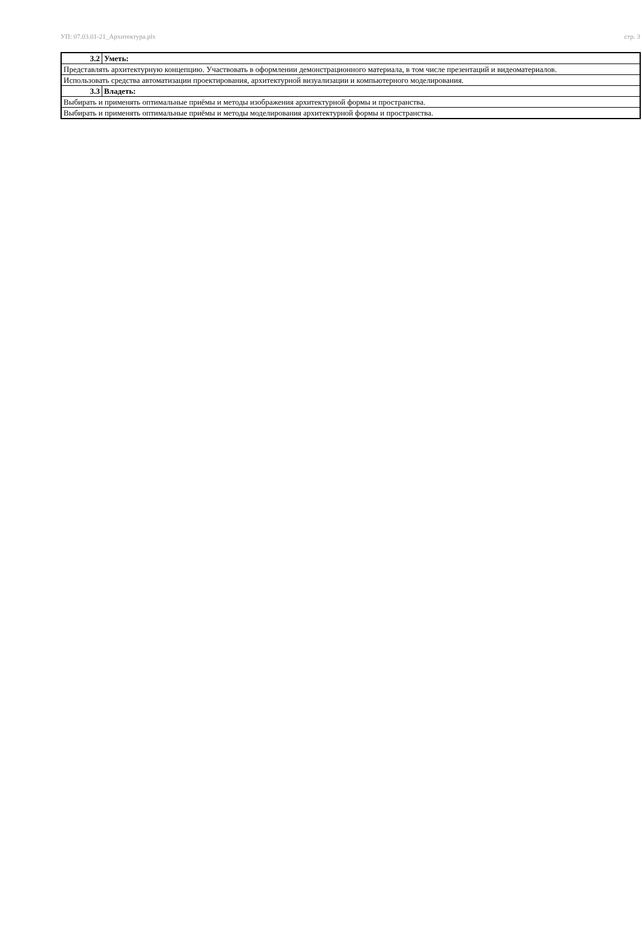УП: 07.03.01-21_Архитектура.plx стр. 3
| 3.2 | Уметь: |
| Представлять архитектурную концепцию. Участвовать в оформлении демонстрационного материала, в том числе презентаций и видеоматериалов. | |
| Использовать средства автоматизации проектирования, архитектурной визуализации и компьютерного моделирования. | |
| 3.3 | Владеть: |
| Выбирать и применять оптимальные приёмы и методы изображения архитектурной формы и пространства. | |
| Выбирать и применять оптимальные приёмы и методы моделирования архитектурной формы и пространства. | |